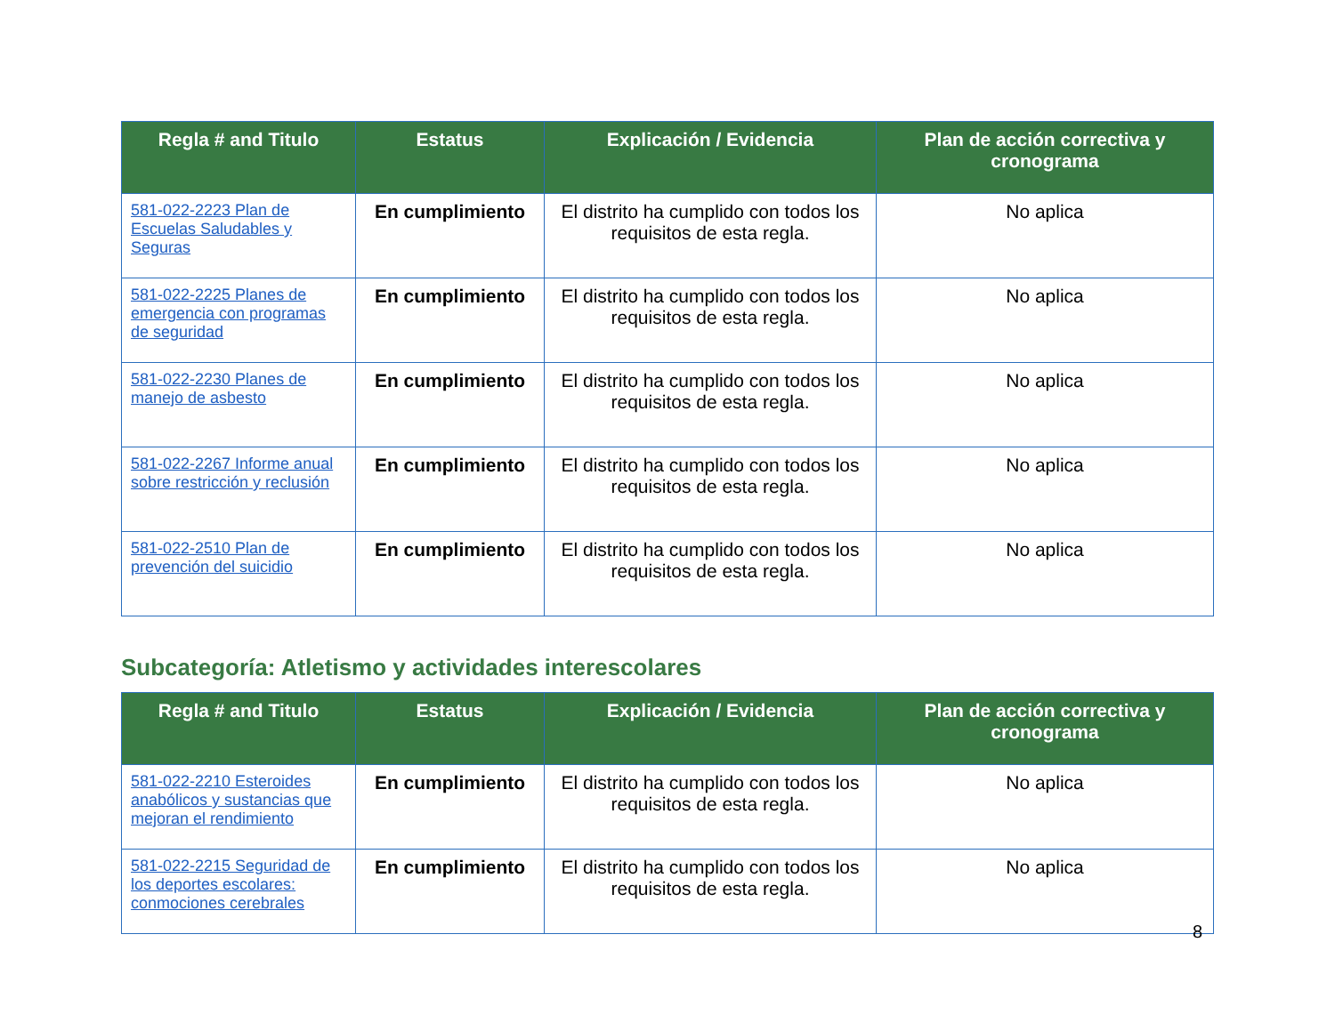| Regla # and Titulo | Estatus | Explicación / Evidencia | Plan de acción correctiva y cronograma |
| --- | --- | --- | --- |
| 581-022-2223 Plan de Escuelas Saludables y Seguras | En cumplimiento | El distrito ha cumplido con todos los requisitos de esta regla. | No aplica |
| 581-022-2225 Planes de emergencia con programas de seguridad | En cumplimiento | El distrito ha cumplido con todos los requisitos de esta regla. | No aplica |
| 581-022-2230 Planes de manejo de asbesto | En cumplimiento | El distrito ha cumplido con todos los requisitos de esta regla. | No aplica |
| 581-022-2267 Informe anual sobre restricción y reclusión | En cumplimiento | El distrito ha cumplido con todos los requisitos de esta regla. | No aplica |
| 581-022-2510 Plan de prevención del suicidio | En cumplimiento | El distrito ha cumplido con todos los requisitos de esta regla. | No aplica |
Subcategoría: Atletismo y actividades interescolares
| Regla # and Titulo | Estatus | Explicación / Evidencia | Plan de acción correctiva y cronograma |
| --- | --- | --- | --- |
| 581-022-2210 Esteroides anabólicos y sustancias que mejoran el rendimiento | En cumplimiento | El distrito ha cumplido con todos los requisitos de esta regla. | No aplica |
| 581-022-2215 Seguridad de los deportes escolares: conmociones cerebrales | En cumplimiento | El distrito ha cumplido con todos los requisitos de esta regla. | No aplica |
8